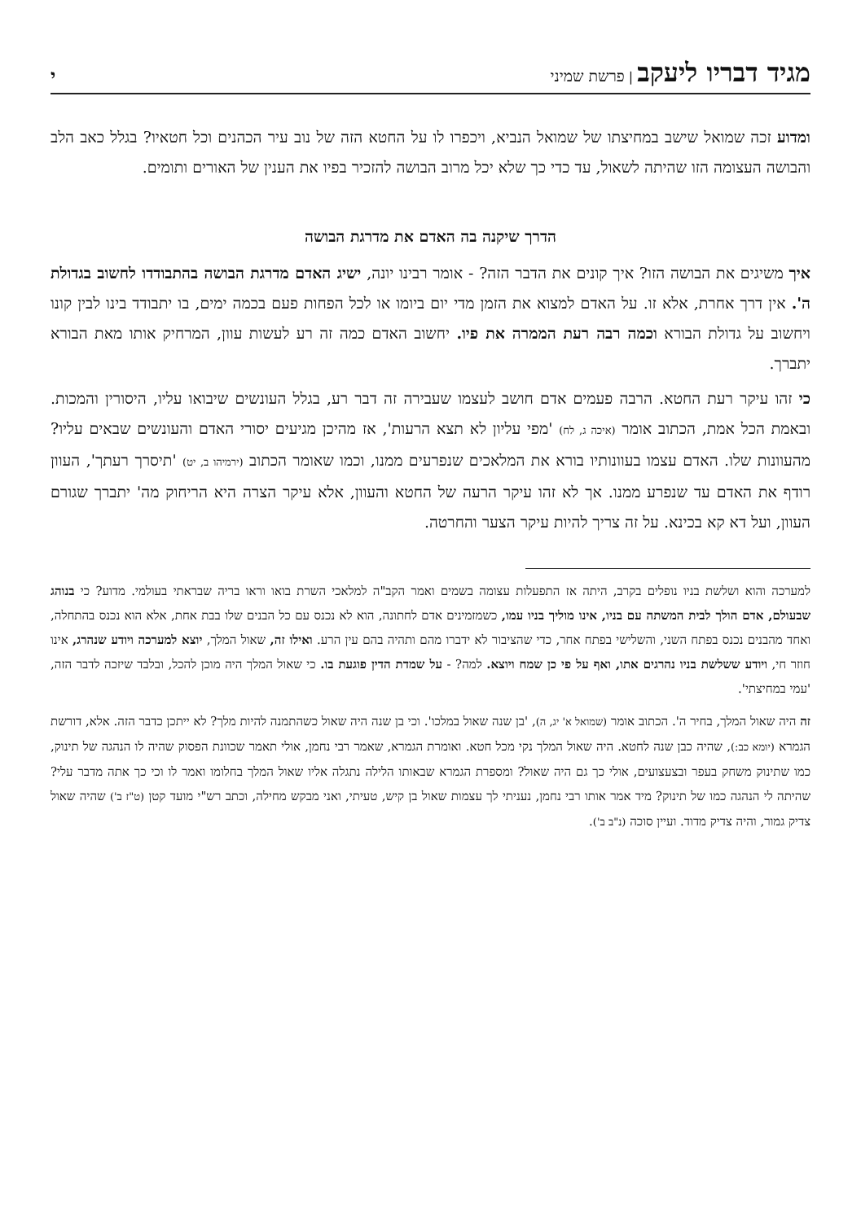מגיד דבריו ליעקב | פרשת שמיני
י
ומדוע זכה שמואל שישב במחיצתו של שמואל הנביא, ויכפרו לו על החטא הזה של נוב עיר הכהנים וכל חטאיו? בגלל כאב הלב והבושה העצומה הזו שהיתה לשאול, עד כדי כך שלא יכל מרוב הבושה להזכיר בפיו את הענין של האורים ותומים.
הדרך שיקנה בה האדם את מדרגת הבושה
איך משיגים את הבושה הזו? איך קונים את הדבר הזה? - אומר רבינו יונה, ישיג האדם מדרגת הבושה בהתבודדו לחשוב בגדולת ה'. אין דרך אחרת, אלא זו. על האדם למצוא את הזמן מדי יום ביומו או לכל הפחות פעם בכמה ימים, בו יתבודד בינו לבין קונו ויחשוב על גדולת הבורא וכמה רבה רעת הממרה את פיו. יחשוב האדם כמה זה רע לעשות עוון, המרחיק אותו מאת הבורא יתברך.
כי זהו עיקר רעת החטא. הרבה פעמים אדם חושב לעצמו שעבירה זה דבר רע, בגלל העונשים שיבואו עליו, היסורין והמכות. ובאמת הכל אמת, הכתוב אומר (איכה ג, לח) 'מפי עליון לא תצא הרעות', אז מהיכן מגיעים יסורי האדם והעונשים שבאים עליו? מהעוונות שלו. האדם עצמו בעוונותיו בורא את המלאכים שנפרעים ממנו, וכמו שאומר הכתוב (ירמיהו ב, יט) 'תיסרך רעתך', העוון רודף את האדם עד שנפרע ממנו. אך לא זהו עיקר הרעה של החטא והעוון, אלא עיקר הצרה היא הריחוק מה' יתברך שגורם העוון, ועל דא קא בכינא. על זה צריך להיות עיקר הצער והחרטה.
למערכה והוא ושלשת בניו נופלים בקרב, היתה אז התפעלות עצומה בשמים ואמר הקב"ה למלאכי השרת בואו וראו בריה שבראתי בעולמי. מדוע? כי בנוהג שבעולם, אדם הולך לבית המשתה עם בניו, אינו מוליך בניו עמו, כשמזמינים אדם לחתונה, הוא לא נכנס עם כל הבנים שלו בבת אחת, אלא הוא נכנס בהתחלה, ואחד מהבנים נכנס בפתח השני, והשלישי בפתח אחר, כדי שהציבור לא ידברו מהם ותהיה בהם עין הרע. ואילו זה, שאול המלך, יוצא למערכה ויודע שנהרג, אינו חוזר חי, ויודע ששלשת בניו נהרגים אתו, ואף על פי כן שמח ויוצא. למה? - על שמדת הדין פוגעת בו. כי שאול המלך היה מוכן להכל, ובלבד שיזכה לדבר הזה, 'עמי במחיצתי'.
זה היה שאול המלך, בחיר ה'. הכתוב אומר (שמואל א' יג, ה), 'בן שנה שאול במלכו'. וכי בן שנה היה שאול כשהתמנה להיות מלך? לא ייתכן כדבר הזה. אלא, דורשת הגמרא (יומא כב:), שהיה כבן שנה לחטא. היה שאול המלך נקי מכל חטא. ואומרת הגמרא, שאמר רבי נחמן, אולי תאמר שכוונת הפסוק שהיה לו הנהגה של תינוק, כמו שתינוק משחק בעפר ובצעצועים, אולי כך גם היה שאול? ומספרת הגמרא שבאותו הלילה נתגלה אליו שאול המלך בחלומו ואמר לו וכי כך אתה מדבר עלי? שהיתה לי הנהגה כמו של תינוק? מיד אמר אותו רבי נחמן, נעניתי לך עצמות שאול בן קיש, טעיתי, ואני מבקש מחילה, וכתב רש"י מועד קטן (ט"ז ב') שהיה שאול צדיק גמור, והיה צדיק מדוד. ועיין סוכה (נ"ב ב').